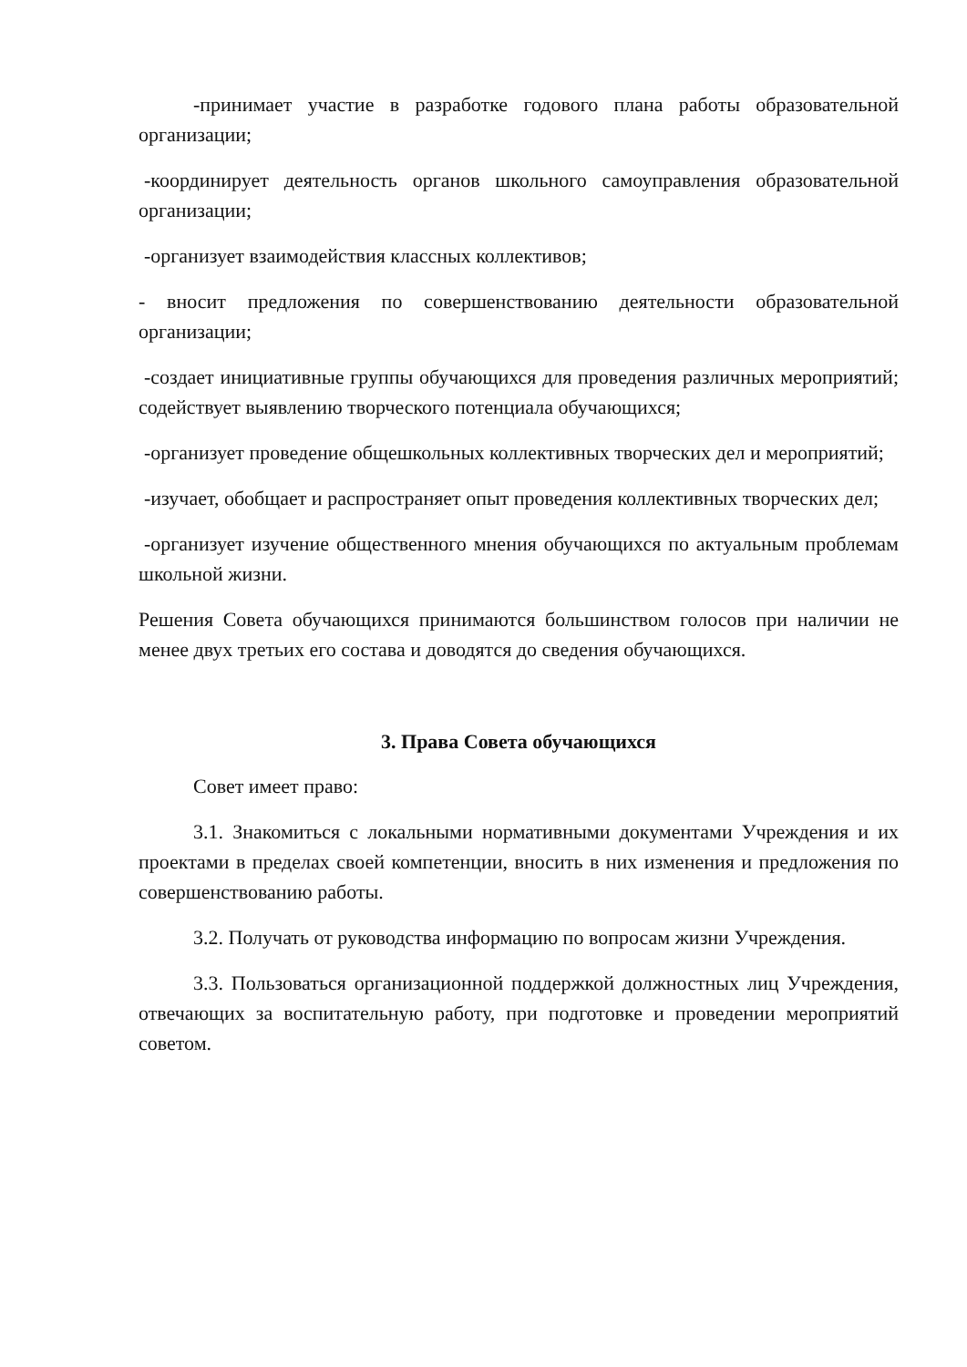-принимает участие в разработке годового плана работы образовательной организации;
-координирует деятельность органов школьного самоуправления образовательной организации;
-организует взаимодействия классных коллективов;
- вносит предложения по совершенствованию деятельности образовательной организации;
-создает инициативные группы обучающихся для проведения различных мероприятий; содействует выявлению творческого потенциала обучающихся;
-организует проведение общешкольных коллективных творческих дел и мероприятий;
-изучает, обобщает и распространяет опыт проведения коллективных творческих дел;
-организует изучение общественного мнения обучающихся по актуальным проблемам школьной жизни.
Решения Совета обучающихся принимаются большинством голосов при наличии не менее двух третьих его состава и доводятся до сведения обучающихся.
3. Права Совета обучающихся
Совет имеет право:
3.1. Знакомиться с локальными нормативными документами Учреждения и их проектами в пределах своей компетенции, вносить в них изменения и предложения по совершенствованию работы.
3.2. Получать от руководства информацию по вопросам жизни Учреждения.
3.3. Пользоваться организационной поддержкой должностных лиц Учреждения, отвечающих за воспитательную работу, при подготовке и проведении мероприятий советом.